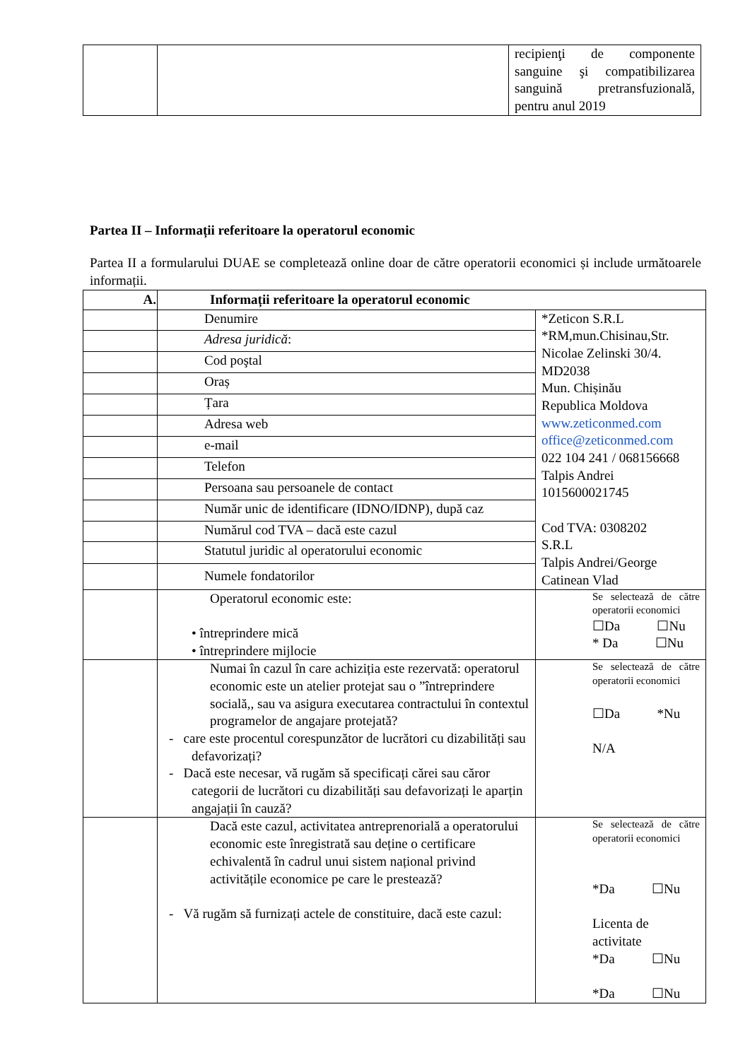| | | recipienţi de componente sanguine şi compatibilizarea sanguină pretransfuzională, pentru anul 2019 |
Partea II – Informații referitoare la operatorul economic
Partea II a formularului DUAE se completează online doar de către operatorii economici și include următoarele informații.
| A. | Informații referitoare la operatorul economic | |
| --- | --- | --- |
| | Denumire | *Zeticon S.R.L *RM,mun.Chisinau,Str. Nicolae Zelinski 30/4. MD2038 Mun. Chișinău Republica Moldova www.zeticonmed.com office@zeticonmed.com 022 104 241 / 068156668 Talpis Andrei 1015600021745 Cod TVA: 0308202 S.R.L Talpis Andrei/George Catinean Vlad |
| | Adresa juridică : | |
| | Cod poştal | |
| | Oraș | |
| | Țara | |
| | Adresa web | |
| | e-mail | |
| | Telefon | |
| | Persoana sau persoanele de contact | |
| | Număr unic de identificare (IDNO/IDNP), după caz | |
| | Numărul cod TVA – dacă este cazul | |
| | Statutul juridic al operatorului economic | |
| | Numele fondatorilor | |
| | Operatorul economic este: • întreprindere mică • întreprindere mijlocie | Se selectează de către operatorii economici ☐Da ☐Nu * Da ☐Nu |
| | Numai în cazul în care achiziția este rezervată: operatorul economic este un atelier protejat sau o ”întreprindere socială,, sau va asigura executarea contractului în contextul programelor de angajare protejată? - care este procentul corespunzător de lucrători cu dizabilități sau defavorizați? - Dacă este necesar, vă rugăm să specificați cărei sau căror categorii de lucrători cu dizabilități sau defavorizați le aparțin angajații în cauză? | Se selectează de către operatorii economici ☐Da *Nu N/A |
| | Dacă este cazul, activitatea antreprenorială a operatorului economic este înregistrată sau deține o certificare echivalentă în cadrul unui sistem național privind activitățile economice pe care le prestează? - Vă rugăm să furnizați actele de constituire, dacă este cazul: | Se selectează de către operatorii economici *Da ☐Nu Licenta de activitate *Da ☐Nu *Da ☐Nu |